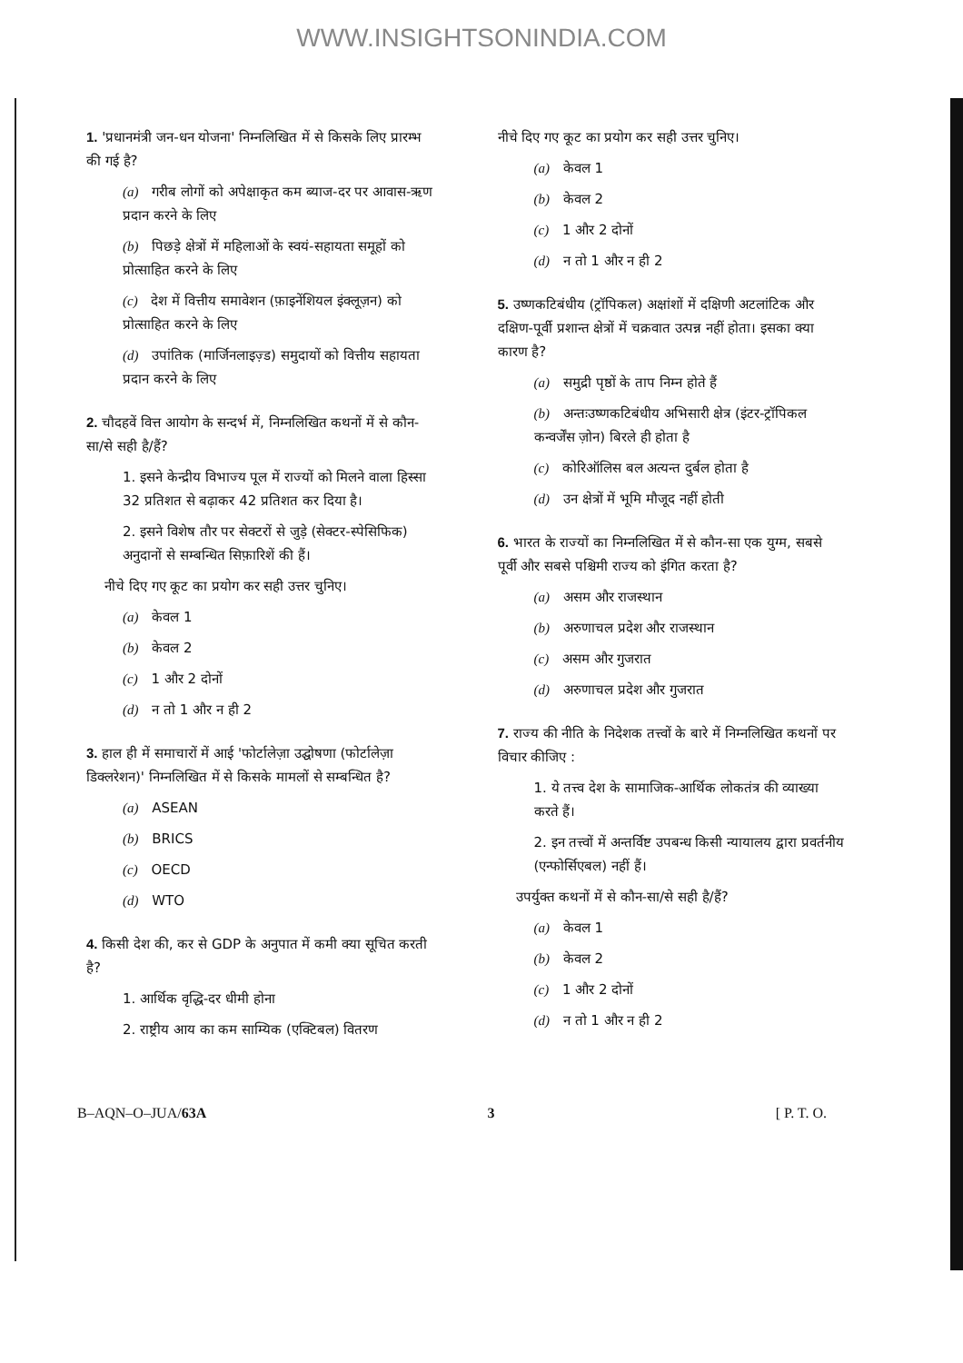WWW.INSIGHTSONINDIA.COM
1. 'प्रधानमंत्री जन-धन योजना' निम्नलिखित में से किसके लिए प्रारम्भ की गई है?
(a) गरीब लोगों को अपेक्षाकृत कम ब्याज-दर पर आवास-ऋण प्रदान करने के लिए
(b) पिछड़े क्षेत्रों में महिलाओं के स्वयं-सहायता समूहों को प्रोत्साहित करने के लिए
(c) देश में वित्तीय समावेशन (फ़ाइनेंशियल इंक्लूज़न) को प्रोत्साहित करने के लिए
(d) उपांतिक (मार्जिनलाइज़्ड) समुदायों को वित्तीय सहायता प्रदान करने के लिए
2. चौदहवें वित्त आयोग के सन्दर्भ में, निम्नलिखित कथनों में से कौन-सा/से सही है/हैं?
1. इसने केन्द्रीय विभाज्य पूल में राज्यों को मिलने वाला हिस्सा 32 प्रतिशत से बढ़ाकर 42 प्रतिशत कर दिया है।
2. इसने विशेष तौर पर सेक्टरों से जुड़े (सेक्टर-स्पेसिफिक) अनुदानों से सम्बन्धित सिफ़ारिशें की हैं।
नीचे दिए गए कूट का प्रयोग कर सही उत्तर चुनिए।
(a) केवल 1
(b) केवल 2
(c) 1 और 2 दोनों
(d) न तो 1 और न ही 2
3. हाल ही में समाचारों में आई 'फोर्टालेज़ा उद्घोषणा (फोर्टालेज़ा डिक्लरेशन)' निम्नलिखित में से किसके मामलों से सम्बन्धित है?
(a) ASEAN
(b) BRICS
(c) OECD
(d) WTO
4. किसी देश की, कर से GDP के अनुपात में कमी क्या सूचित करती है?
1. आर्थिक वृद्धि-दर धीमी होना
2. राष्ट्रीय आय का कम साम्यिक (एक्टिबल) वितरण
नीचे दिए गए कूट का प्रयोग कर सही उत्तर चुनिए।
(a) केवल 1
(b) केवल 2
(c) 1 और 2 दोनों
(d) न तो 1 और न ही 2
5. उष्णकटिबंधीय (ट्रॉपिकल) अक्षांशों में दक्षिणी अटलांटिक और दक्षिण-पूर्वी प्रशान्त क्षेत्रों में चक्रवात उत्पन्न नहीं होता। इसका क्या कारण है?
(a) समुद्री पृष्ठों के ताप निम्न होते हैं
(b) अन्तःउष्णकटिबंधीय अभिसारी क्षेत्र (इंटर-ट्रॉपिकल कन्वर्जेंस ज़ोन) बिरले ही होता है
(c) कोरिऑलिस बल अत्यन्त दुर्बल होता है
(d) उन क्षेत्रों में भूमि मौजूद नहीं होती
6. भारत के राज्यों का निम्नलिखित में से कौन-सा एक युग्म, सबसे पूर्वी और सबसे पश्चिमी राज्य को इंगित करता है?
(a) असम और राजस्थान
(b) अरुणाचल प्रदेश और राजस्थान
(c) असम और गुजरात
(d) अरुणाचल प्रदेश और गुजरात
7. राज्य की नीति के निदेशक तत्त्वों के बारे में निम्नलिखित कथनों पर विचार कीजिए :
1. ये तत्त्व देश के सामाजिक-आर्थिक लोकतंत्र की व्याख्या करते हैं।
2. इन तत्त्वों में अन्तर्विष्ट उपबन्ध किसी न्यायालय द्वारा प्रवर्तनीय (एन्फोर्सिएबल) नहीं हैं।
उपर्युक्त कथनों में से कौन-सा/से सही है/हैं?
(a) केवल 1
(b) केवल 2
(c) 1 और 2 दोनों
(d) न तो 1 और न ही 2
B–AQN–O–JUA/63A 3 [ P. T. O.